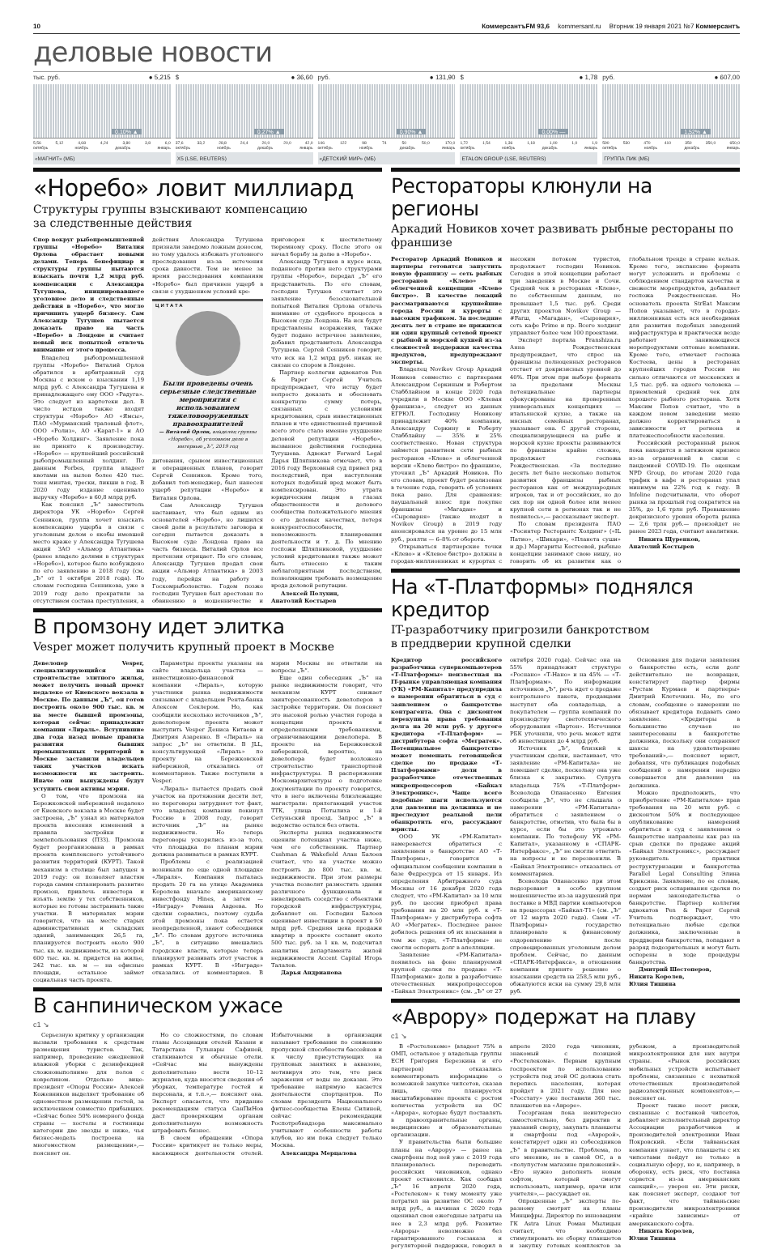10 КоммерсантъFM 93,6 kommersant.ru Вторник 19 января 2021 №7 Коммерсантъ
деловые новости
тыс. руб. ● 5,215
0,10% ▲
5,56 5,12 4,68 4,24 3,80 3,8 6,0
октябрь ноябрь декабрь январь
«МАГНИТ» (МБ)
$ ● 36,60
0,27% ▲
37,6 33,2 28,8 24,4 20,0 20,0 42,0
октябрь ноябрь декабрь январь
X5 (LSE, REUTERS)
руб. ● 131,90
0,90% ▲
146 122 98 74 50 50,0 170,0
октябрь ноябрь декабрь январь
«ДЕТСКИЙ МИР» (МБ)
$ ● 1,78
0,00% —
1,72 1,54 1,36 1,18 1,00 1,0 1,9
октябрь ноябрь декабрь январь
ETALON GROUP (LSE, REUTERS)
руб. ● 607,00
1,52% ▲
590 530 470 410 350 350,0 650,0
октябрь ноябрь декабрь январь
ГРУППА ПИК (МБ)
«Норебо» ловит миллиард
Структуры группы взыскивают компенсацию
за следственные действия
Спор вокруг рыбопромышленной группы «Норебо» Виталия Орлова обрастает новыми делами. Теперь бенефициар и структуры группы пытаются взыскать почти 1,2 млрд руб. компенсации с Александра Тугушева, инициировавшего уголовное дело и следственные действия в «Норебо», что могло причинить ущерб бизнесу. Сам Александр Тугушев пытается доказать право на часть «Норебо» в Лондоне и считает новый иск попыткой отвлечь внимание от этого процесса.
Владелец рыбопромышленной группы «Норебо» Виталий Орлов обратился в арбитражный суд Москвы с иском о взыскании 1,19 млрд руб. с Александра Тугушева и принадлежащего ему ООО «Радуга». Это следует из картотеки дел. В число истцов также входят структуры «Норебо» АО «Ямсы», ПАО «Мурманский траловый флот», ООО «Ролиз», АО «Карат-1» и АО «Норебо Холдинг». Заявление пока не принято к производству. «Норебо» — крупнейший российский рыбопромышленный холдинг. По данным Forbes, группа владеет квотами на вылов более 420 тыс. тонн минтая, трески, пикши в год. В 2020 году издание оценивало выручку «Норебо» в 60,8 млрд руб.
Как пояснил „Ъ“ заместитель директора УК «Норебо» Сергей Сенников, группа хочет взыскать компенсацию ущерба в связи с уголовным делом о якобы имевшей место краже у Александра Тугушева акций ЗАО «Альмор Атлантика» (ранее владело долями в структурах «Норебо»), которое было возбуждено по его заявлению в 2018 году (см. „Ъ“ от 1 октября 2018 года). По словам господина Сенникова, уже в 2019 году дело прекратили за отсутствием состава преступления, а действия Александра Тугушева признали заведомо ложным доносом, но тому удалось избежать уголовного преследования из-за истечения срока давности. Тем не менее за время расследования компаниям «Норебо» был причинен ущерб в связи с ухудшением условий кре-
ЦИТАТА
Были проведены очень серьезные следственные мероприятия с использованием тяжеловооруженных правоохранителей
— Виталий Орлов, владелец группы «Норебо», об уголовном деле в интервью „Ъ“, 2019 год
дитования, срывом инвестиционных и операционных планов, говорит Сергей Сенников. Кроме того, добавил топ-менеджер, был нанесен ущерб репутации «Норебо» и Виталия Орлова.
Сам Александр Тугушев настаивает, что был одним из основателей «Норебо», но лишился своей доли в результате заговора и сегодня пытается доказать в Высоком суде Лондона право на часть бизнеса. Виталий Орлов все претензии отрицает. По его словам, Александр Тугушев продал свои акции «Альмор Атлантика» в 2003 году, перейдя на работу в Госкомрыболовство. Годом позже господин Тугушев был арестован по обвинению в мошенничестве и приговорен к шестилетнему тюремному сроку. После этого он начал борьбу за долю в «Норебо».
Александр Тугушев в курсе иска, поданного против него структурами группы «Норебо», передал „Ъ“ его представитель. По его словам, господин Тугушев считает это заявление безосновательной попыткой Виталия Орлова отвлечь внимание от судебного процесса в Высоком суде Лондона. На иск будут представлены возражения, также будет подано встречное заявление, добавил представитель Александра Тугушева. Сергей Сенников говорит, что иск на 1,2 млрд руб. никак не связан со спором в Лондоне.
Партнер коллегии адвокатов Pen & Paper Сергей Учитель предупреждает, что истцу будет непросто доказать и обосновать конкретную сумму потерь, связанных с условиями кредитования, срыв инвестиционных планов и что единственной причиной всего этого стало именно ухудшение деловой репутации «Норебо», вызванное действиями господина Тугушева. Адвокат Forward Legal Дарья Шляпникова отмечает, что в 2016 году Верховный суд привел ряд последствий, при наступлении которых подобный вред может быть компенсирован. Это утрата юридическим лицом в глазах общественности и делового сообщества положительного мнения о его деловых качествах, потеря конкурентоспособности, невозможность планирования деятельности и т. д. По мнению госпожи Шляпниковой, ухудшение условий кредитования также может быть отнесено к таким неблагоприятным последствиям, позволяющим требовать возмещение вреда деловой репутации.
Алексей Полухин,
Анатолий Костырев
В промзону идет элитка
Vesper может получить крупный проект в Москве
Девелопер Vesper, специализирующийся на строительстве элитного жилья, может получить новый проект недалеко от Киевского вокзала в Москве. По данным „Ъ“, он готов построить около 900 тыс. кв. м на месте бывшей промзоны, которая сейчас принадлежит компании «Лираль». Вступившие два года назад новые правила развития бывших промышленных территорий в Москве заставили владельцев таких участков искать возможности их застроить. Иначе они вынуждены будут уступить свои активы мэрии.
О том, что промзона на Бережковской набережной недалеко от Киевского вокзала в Москве будет застроена, „Ъ“ узнал из материалов проекта внесения изменений в правила застройки и землепользования (ПЗЗ). Промзона будет реорганизована в рамках проекта комплексного устойчивого развития территорий (КУРТ). Такой механизм в столице был запущен в 2019 году: он позволяет властям города самим спланировать развитие промзон, привлечь инвестора и изъять землю у тех собственников, которые не готовы застраивать такие участки. В материалах мэрии говорится, что на месте старых административных и складских зданий, занимающих 26,5 га, планируется построить около 900 тыс. кв. м. недвижимости, из которой 600 тыс. кв. м. придется на жилье, 242 тыс. кв. м — на офисные площади, остальное займет социальная часть проекта.
Параметры проекты указаны на сайте владельца участка — инвестиционно-финансовой компании «Лираль», которую участники рынка недвижимости связывают с владельцем Рента-банка Алексом Секлером. Но, как сообщили несколько источников „Ъ“, девелопером проекта может выступить Vesper Дениса Китаева и Дмитрия Азаренко. В «Лираль» на запрос „Ъ“ не ответили. В JLL, консультирующей «Лираль» по проекту на Бережковской набережной, отказались от комментариев. Также поступили в Vesper.
«Лираль» пытается продать свой участок на протяжении десяти лет, но переговоры затрудняет тот факт, что владелец компании покинул Россию в 2008 году, говорит источник „Ъ“ на рынке недвижимости. Но теперь переговоры ускорились из-за того, что площадка по планам мэрии должна развиваться в рамках КУРТ.
Проблемы с реализацией возникали по еще одной площадке «Лираля». Компания пыталась продать 20 га на улице Академика Королева вначале американскому инвестфонду Hines, а затем — «Инграду» Романа Авдеева. Но сделки сорвались, поэтому судьба этой промзоны пока остается неопределенной, знают собеседники „Ъ“. По словам другого источника „Ъ“, в ситуацию вмешались городские власти, которые теперь планируют развивать этот участок в рамках КУРТ. В «Инграде» отказались от комментариев. В мэрии Москвы не ответили на вопросы „Ъ“.
Еще один собеседник „Ъ“ на рынке недвижимости говорит, что механизм КУРТ снижает заинтересованность девелоперов в застройке территории. Он поясняет это высокой ролью участия города в концепции проекта и определенными требованиями, ограничивающими девелопера. В проекте на Бережковской набережной, вероятно, на девелопера будет возложено строительство транспортной инфраструктуры. В распоряжении Москомархитектуры о подготовке документации по проекту говорится, что в него включены близлежащие магистрали: прилегающий участок ТТК, улица Потылиха и 1-й Сетуньский проезд. Запрос „Ъ“ в ведомство остался без ответа.
Эксперты рынка недвижимости оценили потенциал участка ниже, чем его собственник. Партнер Cushman & Wakefield Алан Балоев считает, что на участке можно построить до 800 тыс. кв. м. недвижимости. При этом размеры участка позволят разместить здания различного функционала и нивелировать соседство с объектами городской инфраструктуры, добавляет он. Господин Балоев оценивает инвестиции в проект в 50 млрд руб. Средняя цена продажи квартир в проекте составит около 500 тыс. руб. за 1 кв. м, подсчитал аналитик департамента жилой недвижимости Accent Capital Игорь Талалов.
Дарья Андрианова
В санпиническом ужасе
c1 ↘
Серьезную критику у организации вызвали требования к средствам размещения туристов. Так, например, проведение ежедневной влажной уборки с дезинфекцией сложновыполнимо для полов с ковролином. Отдельно вице-президент «Опоры России» Алексей Кожевников выделяет требование об одноместном размещении гостей, за исключением совместно прибывших. «Сейчас более 50% номерного фонда страны — хостелы и гостиницы категории две звезды и ниже, чья бизнес-модель построена на многоместном размещении»,— поясняет он.
Но со сложностями, по словам главы Ассоциации отелей Казани и Татарстана Гульнары Сафиной, сталкиваются и обычные отели. «Сейчас мы вынуждены дополнительно вести 10–12 журналов, куда вносятся сведения об уборках, температуре гостей и персонала, и т.п.»,— поясняет она. Эксперт опасается, что придание рекомендациям статуса СанПиНов даст проверяющим органам дополнительную возможность штрафовать бизнес.
В своем обращении «Опора России» критикует не только меры, касающиеся деятельности отелей. Избыточными в организации называют требования по снижению пропускной способности бассейнов и к числу присутствующих на групповых занятиях в аквазоне, мотивируя это тем, что риск заражения от воды не доказан. Это требование напрямую касается деятельности спортцентров. По словам президента Национального фитнес-сообщества Елены Силиной, сейчас рекомендации Роспотребнадзора максимально учитывают особенности работы клубов, но им пока следует только Москва.
Александра Мерцалова
Рестораторы клюнули на регионы
Аркадий Новиков хочет развивать рыбные рестораны по франшизе
Ресторатор Аркадий Новиков и партнеры готовятся запустить новую франшизу — сеть рыбных ресторанов «Клево» и облегченной концепции «Клево бистро». В качестве локаций рассматриваются крупнейшие города России и курорты с высоким трафиком. За последние десять лет в стране не прижился ни один крупный сетевой проект с рыбной и морской кухней из-за сложностей поддержки качества продуктов, предупреждают эксперты.
Владелец Novikov Group Аркадий Новиков совместно с партнерами Александром Соркиным и Робертом Стабблайном в конце 2020 года учредили в Москве ООО «Клевая франшиза», следует из данных ЕГРЮЛ. Господину Новикову принадлежит 40% компании, Александру Соркину и Роберту Стабблайну — 35% и 25% соответственно. Новая структура займется развитием сети рыбных ресторанов «Клево» и облегченной версии «Клево бистро» по франшизе, уточнил „Ъ“ Аркадий Новиков. По его словам, проект будет реализован в течение года, говорить об условиях пока рано. Для сравнения: паушальный взнос при покупке франшизы «Магадан» и «Сыроварня» (также входят в Novikov Group) в 2019 году анонсировался на уровне до 15 млн руб., роялти — 6–8% от оборота.
Открываться партнерские точки «Клево» и «Клевое бистро» должны в городах-миллионниках и курортах с высоким потоком туристов, продолжает господин Новиков. Сегодня в этой концепции работает три заведения в Москве и Сочи. Средний чек в ресторанах «Клево», по собственным данным, не превышает 1,5 тыс. руб. Среди других проектов Novikov Group — #Farш, «Магадан», «Сыроварня», сеть кафе Prime и пр. Всего холдинг управляет более чем 100 проектами.
Эксперт портала Franshiza.ru Анна Рождественская предупреждает, что спрос на франшизы полноценных ресторанов отстает от докризисных уровней до 40%. При этом при выборе формата за пределами Москвы потенциальные партнеры сфокусированы на проверенных универсальных концепциях — итальянской кухне, а также на мясных семейных ресторанах, указывает она. С другой стороны, специализирующиеся на рыбе и морской кухне проекты развиваются по франшизе крайне сложно, продолжает госпожа Рождественская. «За последние десять лет было несколько попыток развития франшизы рыбных ресторанов как от международных игроков, так и от российских, но до сих пор ни одной более или менее крупной сети в регионах так и не появилось»,— рассказывает эксперт.
По словам президента ПАО «Росинтер Ресторантс Холдинг» («IL Патио», «Шикари», «Планета суши» и др.) Маргариты Костеевой, рыбные концепции занимают свою нишу, но говорить об их развитии как о глобальном тренде в стране нельзя. Кроме того, экспансию формата могут усложнить и проблемы с соблюдением стандартов качества и свежести морепродуктов, добавляет госпожа Рождественская. Но основатель проекта StrEat Максим Попов указывает, что в городах-миллионниках есть вся необходимая для развития подобных заведений инфраструктура и практически везде работают занимающиеся морепродуктами оптовые компании. Кроме того, отмечает госпожа Костеева, цены в ресторанах крупнейших городов России не сильно отличаются от московских и 1,5 тыс. руб. на одного человека — приемлемый средний чек для хорошего рыбного ресторана. Хотя Максим Попов считает, что в каждом новом заведении меню должно корректироваться в зависимости от региона и платежеспособности населения.
Российский ресторанный рынок пока находится в затяжном кризисе из-за ограничений в связи с пандемией COVID-19. По оценкам NPD Group, по итогам 2020 года трафик в кафе и ресторанах упал минимум на 22% год к году. В Infoline подсчитывали, что оборот рынка за прошлый год сократится на 35%, до 1,6 трлн руб. Превышение докризисного уровня оборота рынка — 2,6 трлн руб.— произойдет не ранее 2023 года, считают аналитики.
Никита Щуренков,
Анатолий Костырев
На «Т-Платформы» поднялся кредитор
IT-разработчику пригрозили банкротством
в преддверии крупной сделки
Кредитор российского разработчика суперкомпьютеров «Т-Платформы» неизвестная на IT-рынке управляющая компания (УК) «РМ-Капитал» предупредила о намерении обратиться в суд с заявлением о банкротстве контрагента. Она с дисконтом перекупила права требования долга на 20 млн руб. у другого кредитора «Т-Платформ» — дистрибутора софта «Мегратек». Потенциальное банкротство может помешать готовящейся сделке по продаже «Т-Платформами» доли в разработчике отечественных микропроцессоров «Байкал Электроникс». Чаще всего подобные шаги используются для давления на должника и не преследуют реальной цели обанкротить его, рассуждают юристы.
ООО УК «РМ-Капитал» намеревается обратиться с заявлением о банкротстве АО «Т-Платформы», говорится в официальном сообщении компании в базе Федресурса от 15 января. Из определения Арбитражного суда Москвы от 16 декабря 2020 года следует, что «РМ-Капитал» за 10 млн руб. по цессии приобрел права требования на 20 млн руб. к «Т-Платформам» у дистрибутора софта АО «Мегратек». Последнее ранее добилось решения об их взыскании в том же суде, «Т-Платформы» не смогли оспорить долг в апелляции.
Заявление «РМ-Капитала» появилось на фоне планируемой крупной сделки по продаже «Т-Платформами» доли в разработчике отечественных микропроцессоров «Байкал Электроникс» (см. „Ъ“ от 27 октября 2020 года). Сейчас она на 55% принадлежит структуре «Роснано» «Т-Нано» и на 45% — «Т-Платформам». По информации источников „Ъ“, речь идет о продаже контрольного пакета, продавцами выступят оба совладельца, а покупателем — группа компаний по производству светотехнического оборудования «Вартон». Источники РБК уточняли, что речь может идти об инвестициях до 4 млрд руб.
Источник „Ъ“, близкий к участникам сделки, настаивает, что заявление «РМ-Капитала» не помешает сделке, поскольку она уже близка к закрытию. Супруга владельца 75% «Т-Платформ» Всеволода Опанасенко Евгения сообщила „Ъ“, что не слышала о намерении «РМ-Капитала» обратиться с заявлением о банкротстве, отметив, что была бы в курсе, если бы это угрожало компании. По телефону УК «РМ-Капитал», указанному в «СПАРК-Интерфаксе», „Ъ“ не смогли ответить на вопросы и не перезвонили. В «Байкал Электроникс» отказались от комментариев.
Всеволода Опанасенко при этом подозревают в особо крупном мошенничестве из-за нарушений при поставке в МВД партии компьютеров на процессорах «Байкал-Т1» (см. „Ъ“ от 12 марта 2020 года). Сами «Т-Платформы» государство планировало к финансовому оздоровлению после спровоцированных уголовным делом проблем. Сейчас, по данным «СПАРК-Интерфакса», в отношении компании принято решение о взыскании средств на 258,5 млн руб., обжалуются иски на сумму 29,8 млн руб.
Основания для подачи заявления о банкротстве есть, если долг действительно не возвращен, констатирует партнер фирмы «Рустам Курмаев и партнеры» Дмитрий Клеточкин. Но, по его словам, сообщение о намерении не обязывает кредитора подавать само заявление. «Кредиторы в большинстве случаев не заинтересованы в банкротстве должника, поскольку они сохраняют шансы на удовлетворение требований»,— поясняет юрист, добавляя, что публикация подобных сообщений о намерении нередко совершается для давления на должника.
Можно предположить, что приобретение «РМ-Капиталом» прав требования на 20 млн руб. с дисконтом 50% и последующее опубликование намерений обратиться в суд с заявлением о банкротстве направлены как раз на срыв сделки по продаже акций «Байкал Электроникс», рассуждает руководитель практики реструктуризации и банкротства Parallel Legal Consulting Элина Криксина. Заявление, по ее словам, создает риск оспаривания сделки по нормам законодательства о банкротстве. Партнер коллегии адвокатов Pen & Paper Сергей Учитель подтверждает, что потенциально любые сделки должника, заключенные в преддверии банкротства, попадают в разряд подозрительных и могут быть оспорены в ходе процедуры банкротства.
Дмитрий Шестоперов,
Никита Королев,
Юлия Тишина
«Аврору» подержат на плаву
c1 ↘
В «Ростелекоме» (владеет 75% в ОМП, остальное у владельца группы ЕСН Григория Березкина и его партнеров) отказались комментировать информацию о возможной закупке чипсетов, сказав лишь, что планируется масштабирование проекта с ростом количества устройств на ОС «Аврора», которые будут поставлять в правоохранительные органы, медицинские и образовательные организации.
У правительства были большие планы на «Аврору» — ранее на смартфоны под ней уже с 2019 года планировалось переводить российских чиновников, однако проект остановился. Как сообщал „Ъ“ 16 апреля 2020 года, «Ростелеком» к тому моменту уже потратил на развитие ОС около 7 млрд руб., а начиная с 2020 года оценивал свои ежегодные затраты на нее в 2,3 млрд руб. Развитие «Авроры» невозможно без гарантированного госзаказа и регуляторной поддержки, говорил в апреле 2020 года чиновник, знакомый с позицией «Ростелекома». Первым крупным госпроектом по использованию устройств под этой ОС должна стать перепись населения, которая пройдет в 2021 году. Для нее «Росстату» уже поставили 360 тыс. планшетов на «Авроре».
Госорганам пока неинтересно самостоятельно, без директив и указаний сверху, закупать планшеты и смартфоны под «Авророй», констатирует один из собеседников „Ъ“ в правительстве. Проблема, по его мнению, не в самой ОС, а в «полупустом магазине приложений». «Его нужно дополнять новым софтом, который смогут использовать, например, врачи или учителя»,— рассуждает он.
Опрошенные „Ъ“ эксперты по-разному смотрят на планы Минцифры. Директор по инновациям ГК Astra Linux Роман Мылицын считает, что необходимо стимулировать не сборку планшетов и закупку готовых комплектов за рубежом, а производителей микроэлектроники для них внутри страны. «Рынок российских мобильных устройств испытывает проблемы, связанные с нехваткой отечественных производителей радиоэлектронных компонентов»,— поясняет он.
Проект также несет риски, связанные с поставкой чипсетов, добавляет исполнительный директор Ассоциации разработчиков и производителей электроники Иван Покровский. «Если тайваньская компания узнает, что планшеты с их чипсетами пойдут не только в социальную сферу, но и, например, в оборонку, есть риск, что поставка сорвется из-за американских санкций»,— уверен он. Эти риски, как поясняет эксперт, создают тот факт, что тайваньские производители микроэлектроники «крайне зависимы» от американского софта.
Никита Королев,
Юлия Тишина